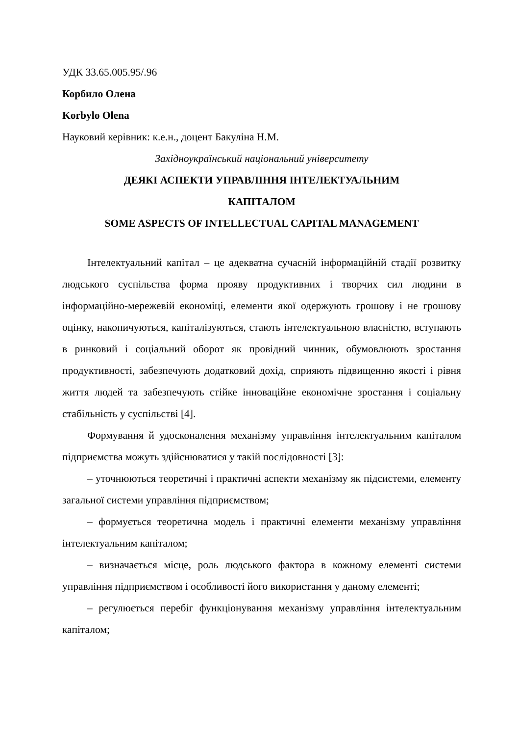УДК 33.65.005.95/.96
Корбило Олена
Korbylo Olena
Науковий керівник: к.е.н., доцент Бакуліна Н.М.
Західноукраїнський національний університету
ДЕЯКІ АСПЕКТИ УПРАВЛІННЯ ІНТЕЛЕКТУАЛЬНИМ
КАПІТАЛОМ
SOME ASPECTS OF INTELLECTUAL CAPITAL MANAGEMENT
Інтелектуальний капітал – це адекватна сучасній інформаційній стадії розвитку людського суспільства форма прояву продуктивних і творчих сил людини в інформаційно-мережевій економіці, елементи якої одержують грошову і не грошову оцінку, накопичуються, капіталізуються, стають інтелектуальною власністю, вступають в ринковий і соціальний оборот як провідний чинник, обумовлюють зростання продуктивності, забезпечують додатковий дохід, сприяють підвищенню якості і рівня життя людей та забезпечують стійке інноваційне економічне зростання і соціальну стабільність у суспільстві [4].
Формування й удосконалення механізму управління інтелектуальним капіталом підприємства можуть здійснюватися у такій послідовності [3]:
– уточнюються теоретичні і практичні аспекти механізму як підсистеми, елементу загальної системи управління підприємством;
– формується теоретична модель і практичні елементи механізму управління інтелектуальним капіталом;
– визначається місце, роль людського фактора в кожному елементі системи управління підприємством і особливості його використання у даному елементі;
– регулюється перебіг функціонування механізму управління інтелектуальним капіталом;